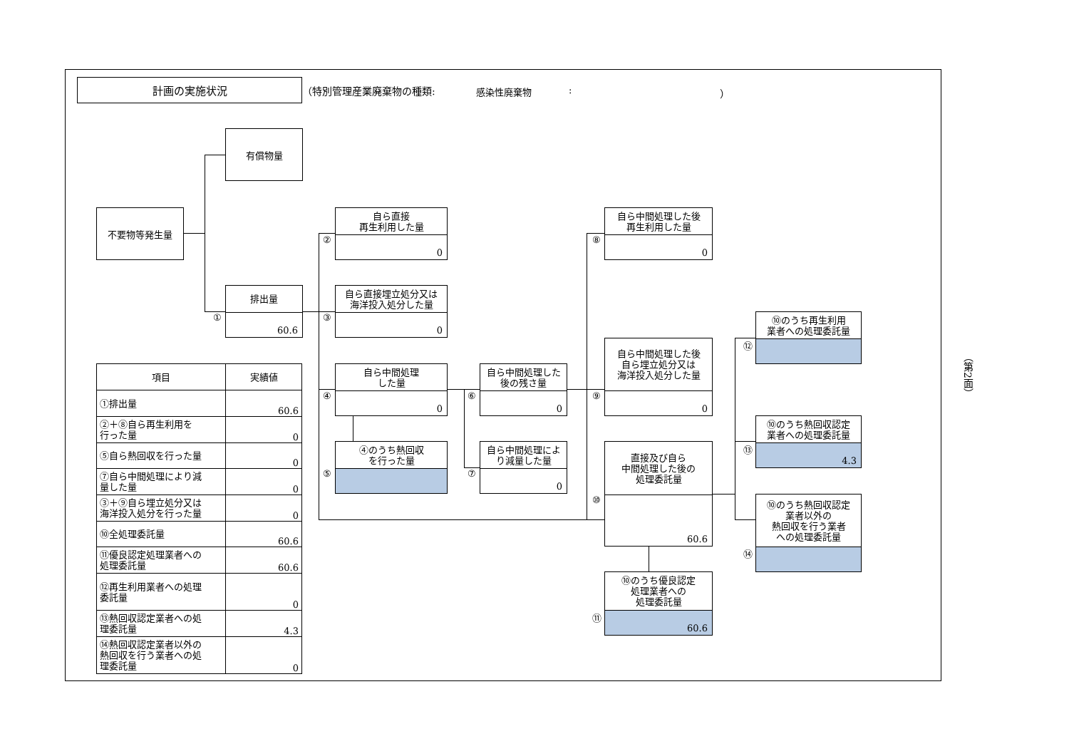計画の実施状況
（特別管理産業廃棄物の種類:
感染性廃棄物
:
）
有償物量
不要物等発生量
排出量
60.6
①
自ら直接
再生利用した量
0
②
自ら直接埋立処分又は
海洋投入処分した量
0
③
自ら中間処理
した量
0
④
④のうち熱回収
を行った量
⑤
自ら中間処理した
後の残さ量
0
⑥
自ら中間処理によ
り減量した量
0
⑦
自ら中間処理した後
再生利用した量
0
⑧
自ら中間処理した後
自ら埋立処分又は
海洋投入処分した量
0
⑨
直接及び自ら
中間処理した後の
処理委託量
60.6
⑩
⑩のうち優良認定
処理業者への
処理委託量
60.6
⑪
⑩のうち再生利用
業者への処理委託量
⑫
⑩のうち熱回収認定
業者への処理委託量
4.3
⑬
⑩のうち熱回収認定
業者以外の
熱回収を行う業者
への処理委託量
⑭
| 項目 | 実績値 |
| --- | --- |
| ①排出量 | 60.6 |
| ②＋⑧自ら再生利用を 行った量 | 0 |
| ⑤自ら熱回収を行った量 | 0 |
| ⑦自ら中間処理により減 量した量 | 0 |
| ③＋⑨自ら埋立処分又は 海洋投入処分を行った量 | 0 |
| ⑩全処理委託量 | 60.6 |
| ⑪優良認定処理業者への 処理委託量 | 60.6 |
| ⑫再生利用業者への処理 委託量 | 0 |
| ⑬熱回収認定業者への処 理委託量 | 4.3 |
| ⑭熱回収認定業者以外の 熱回収を行う業者への処 理委託量 | 0 |
（第2面）